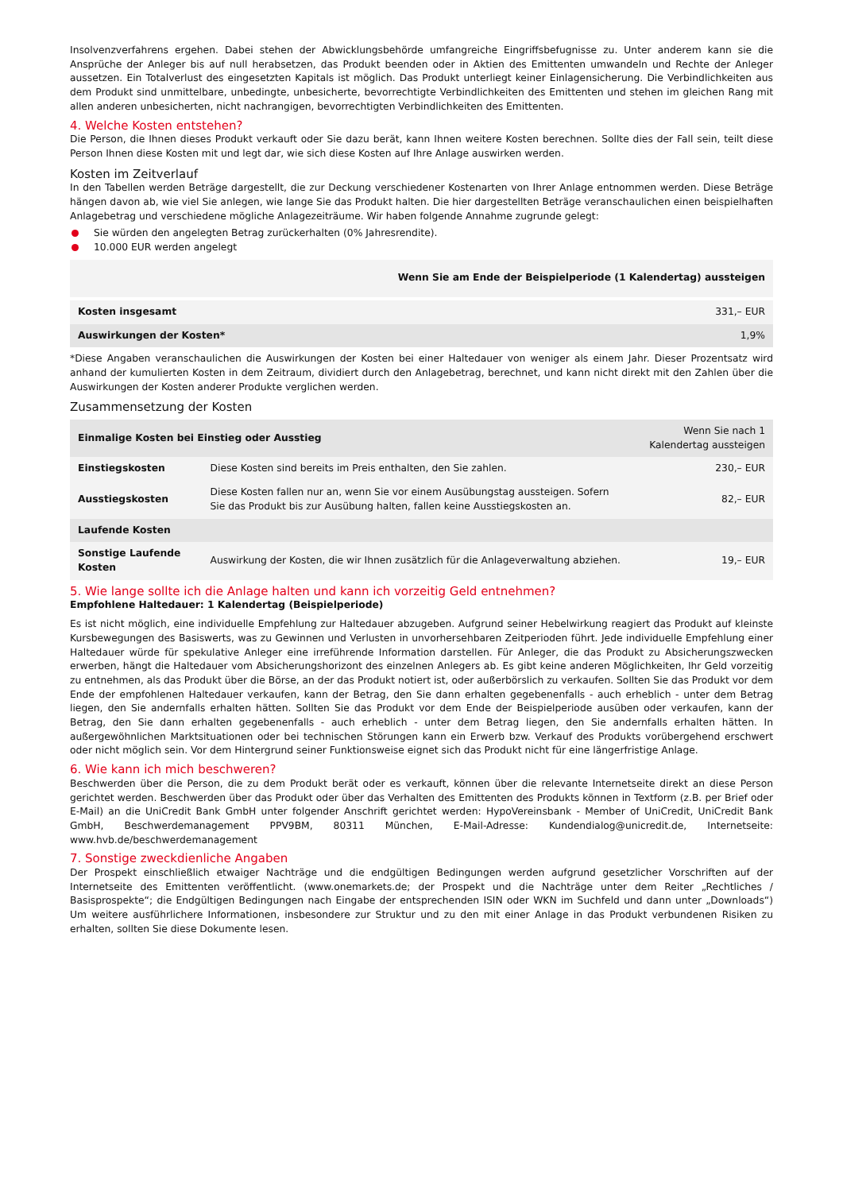Insolvenzverfahrens ergehen. Dabei stehen der Abwicklungsbehörde umfangreiche Eingriffsbefugnisse zu. Unter anderem kann sie die Ansprüche der Anleger bis auf null herabsetzen, das Produkt beenden oder in Aktien des Emittenten umwandeln und Rechte der Anleger aussetzen. Ein Totalverlust des eingesetzten Kapitals ist möglich. Das Produkt unterliegt keiner Einlagensicherung. Die Verbindlichkeiten aus dem Produkt sind unmittelbare, unbedingte, unbesicherte, bevorrechtigte Verbindlichkeiten des Emittenten und stehen im gleichen Rang mit allen anderen unbesicherten, nicht nachrangigen, bevorrechtigten Verbindlichkeiten des Emittenten.
4. Welche Kosten entstehen?
Die Person, die Ihnen dieses Produkt verkauft oder Sie dazu berät, kann Ihnen weitere Kosten berechnen. Sollte dies der Fall sein, teilt diese Person Ihnen diese Kosten mit und legt dar, wie sich diese Kosten auf Ihre Anlage auswirken werden.
Kosten im Zeitverlauf
In den Tabellen werden Beträge dargestellt, die zur Deckung verschiedener Kostenarten von Ihrer Anlage entnommen werden. Diese Beträge hängen davon ab, wie viel Sie anlegen, wie lange Sie das Produkt halten. Die hier dargestellten Beträge veranschaulichen einen beispielhaften Anlagebetrag und verschiedene mögliche Anlagezeiträume. Wir haben folgende Annahme zugrunde gelegt:
Sie würden den angelegten Betrag zurückerhalten (0% Jahresrendite).
10.000 EUR werden angelegt
| | Wenn Sie am Ende der Beispielperiode (1 Kalendertag) aussteigen |
| --- | --- |
| Kosten insgesamt | 331,– EUR |
| Auswirkungen der Kosten* | 1,9% |
*Diese Angaben veranschaulichen die Auswirkungen der Kosten bei einer Haltedauer von weniger als einem Jahr. Dieser Prozentsatz wird anhand der kumulierten Kosten in dem Zeitraum, dividiert durch den Anlagebetrag, berechnet, und kann nicht direkt mit den Zahlen über die Auswirkungen der Kosten anderer Produkte verglichen werden.
Zusammensetzung der Kosten
| Einmalige Kosten bei Einstieg oder Ausstieg | | Wenn Sie nach 1 Kalendertag aussteigen |
| --- | --- | --- |
| Einstiegskosten | Diese Kosten sind bereits im Preis enthalten, den Sie zahlen. | 230,– EUR |
| Ausstiegskosten | Diese Kosten fallen nur an, wenn Sie vor einem Ausübungstag aussteigen. Sofern Sie das Produkt bis zur Ausübung halten, fallen keine Ausstiegskosten an. | 82,– EUR |
| Laufende Kosten | | |
| Sonstige Laufende Kosten | Auswirkung der Kosten, die wir Ihnen zusätzlich für die Anlageverwaltung abziehen. | 19,– EUR |
5. Wie lange sollte ich die Anlage halten und kann ich vorzeitig Geld entnehmen?
Empfohlene Haltedauer: 1 Kalendertag (Beispielperiode)
Es ist nicht möglich, eine individuelle Empfehlung zur Haltedauer abzugeben. Aufgrund seiner Hebelwirkung reagiert das Produkt auf kleinste Kursbewegungen des Basiswerts, was zu Gewinnen und Verlusten in unvorhersehbaren Zeitperioden führt. Jede individuelle Empfehlung einer Haltedauer würde für spekulative Anleger eine irreführende Information darstellen. Für Anleger, die das Produkt zu Absicherungszwecken erwerben, hängt die Haltedauer vom Absicherungshorizont des einzelnen Anlegers ab. Es gibt keine anderen Möglichkeiten, Ihr Geld vorzeitig zu entnehmen, als das Produkt über die Börse, an der das Produkt notiert ist, oder außerbörslich zu verkaufen. Sollten Sie das Produkt vor dem Ende der empfohlenen Haltedauer verkaufen, kann der Betrag, den Sie dann erhalten gegebenenfalls - auch erheblich - unter dem Betrag liegen, den Sie andernfalls erhalten hätten. Sollten Sie das Produkt vor dem Ende der Beispielperiode ausüben oder verkaufen, kann der Betrag, den Sie dann erhalten gegebenenfalls - auch erheblich - unter dem Betrag liegen, den Sie andernfalls erhalten hätten. In außergewöhnlichen Marktsituationen oder bei technischen Störungen kann ein Erwerb bzw. Verkauf des Produkts vorübergehend erschwert oder nicht möglich sein. Vor dem Hintergrund seiner Funktionsweise eignet sich das Produkt nicht für eine längerfristige Anlage.
6. Wie kann ich mich beschweren?
Beschwerden über die Person, die zu dem Produkt berät oder es verkauft, können über die relevante Internetseite direkt an diese Person gerichtet werden. Beschwerden über das Produkt oder über das Verhalten des Emittenten des Produkts können in Textform (z.B. per Brief oder E-Mail) an die UniCredit Bank GmbH unter folgender Anschrift gerichtet werden: HypoVereinsbank - Member of UniCredit, UniCredit Bank GmbH, Beschwerdemanagement PPV9BM, 80311 München, E-Mail-Adresse: Kundendialog@unicredit.de, Internetseite: www.hvb.de/beschwerdemanagement
7. Sonstige zweckdienliche Angaben
Der Prospekt einschließlich etwaiger Nachträge und die endgültigen Bedingungen werden aufgrund gesetzlicher Vorschriften auf der Internetseite des Emittenten veröffentlicht. (www.onemarkets.de; der Prospekt und die Nachträge unter dem Reiter „Rechtliches / Basisprospekte“; die Endgültigen Bedingungen nach Eingabe der entsprechenden ISIN oder WKN im Suchfeld und dann unter „Downloads“) Um weitere ausführlichere Informationen, insbesondere zur Struktur und zu den mit einer Anlage in das Produkt verbundenen Risiken zu erhalten, sollten Sie diese Dokumente lesen.